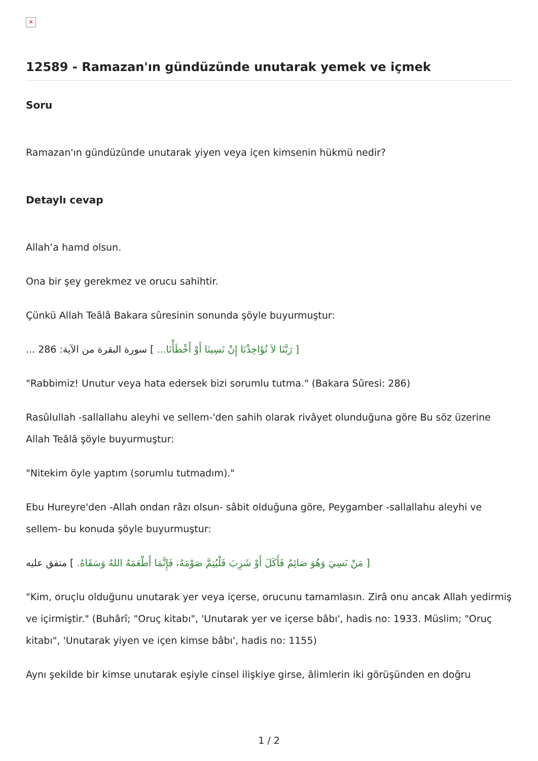✕
12589 - Ramazan'ın gündüzünde unutarak yemek ve içmek
Soru
Ramazan'ın gündüzünde unutarak yiyen veya içen kimsenin hükmü nedir?
Detaylı cevap
Allah’a hamd olsun.
Ona bir şey gerekmez ve orucu sahihtir.
Çünkü Allah Teâlâ Bakara sûresinin sonunda şöyle buyurmuştur:
[ رَبَّنَا لاَ تُؤَاخِذْنَا إِنْ نَسِينَا أَوْ أَخْطَأْنَا... ] سورة البقرة من الآية: 286 ...
"Rabbimiz! Unutur veya hata edersek bizi sorumlu tutma." (Bakara Sûresi: 286)
Rasûlullah -sallallahu aleyhi ve sellem-'den sahih olarak rivâyet olunduğuna göre Bu söz üzerine Allah Teâlâ şöyle buyurmuştur:
"Nitekim öyle yaptım (sorumlu tutmadım)."
Ebu Hureyre'den -Allah ondan râzı olsun- sâbit olduğuna göre, Peygamber -sallallahu aleyhi ve sellem- bu konuda şöyle buyurmuştur:
[ مَنْ نَسِيَ وَهُوَ صَائِمٌ فَأَكَلَ أَوْ شَرِبَ فَلْيُتِمَّ صَوْمَهُ، فَإِنَّمَا أَطْعَمَهُ اللهُ وَسَقَاهُ. ] متفق عليه
"Kim, oruçlu olduğunu unutarak yer veya içerse, orucunu tamamlasın. Zirâ onu ancak Allah yedirmiş ve içirmiştir." (Buhârî; "Oruç kitabı", 'Unutarak yer ve içerse bâbı', hadis no: 1933. Müslim; "Oruç kitabı", 'Unutarak yiyen ve içen kimse bâbı', hadis no: 1155)
Aynı şekilde bir kimse unutarak eşiyle cinsel ilişkiye girse, âlimlerin iki görüşünden en doğru
1 / 2